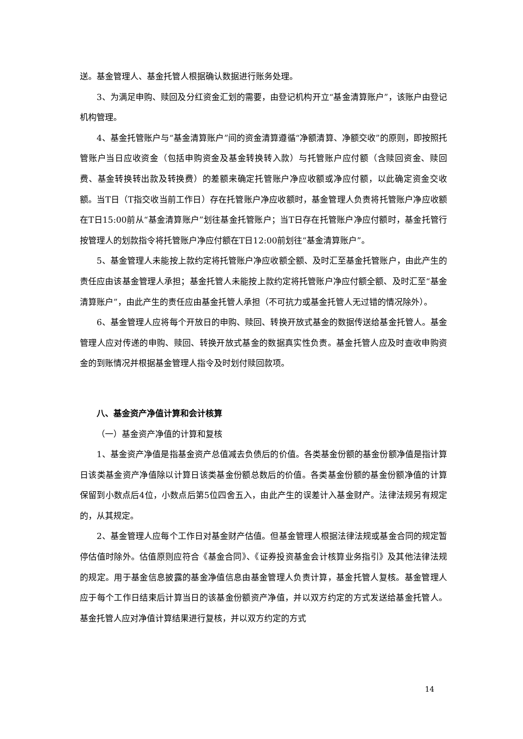送。基金管理人、基金托管人根据确认数据进行账务处理。
3、为满足申购、赎回及分红资金汇划的需要，由登记机构开立“基金清算账户”，该账户由登记机构管理。
4、基金托管账户与“基金清算账户”间的资金清算遵循“净额清算、净额交收”的原则，即按照托管账户当日应收资金（包括申购资金及基金转换转入款）与托管账户应付额（含赎回资金、赎回费、基金转换转出款及转换费）的差额来确定托管账户净应收额或净应付额，以此确定资金交收额。当T日（T指交收当前工作日）存在托管账户净应收额时，基金管理人负责将托管账户净应收额在T日15:00前从“基金清算账户”划往基金托管账户；当T日存在托管账户净应付额时，基金托管行按管理人的划款指令将托管账户净应付额在T日12:00前划往“基金清算账户”。
5、基金管理人未能按上款约定将托管账户净应收额全额、及时汇至基金托管账户，由此产生的责任应由该基金管理人承担；基金托管人未能按上款约定将托管账户净应付额全额、及时汇至“基金清算账户”，由此产生的责任应由基金托管人承担（不可抗力或基金托管人无过错的情况除外）。
6、基金管理人应将每个开放日的申购、赎回、转换开放式基金的数据传送给基金托管人。基金管理人应对传递的申购、赎回、转换开放式基金的数据真实性负责。基金托管人应及时查收申购资金的到账情况并根据基金管理人指令及时划付赎回款项。
八、基金资产净值计算和会计核算
（一）基金资产净值的计算和复核
1、基金资产净值是指基金资产总值减去负债后的价值。各类基金份额的基金份额净值是指计算日该类基金资产净值除以计算日该类基金份额总数后的价值。各类基金份额的基金份额净值的计算保留到小数点后4位，小数点后第5位四舍五入，由此产生的误差计入基金财产。法律法规另有规定的，从其规定。
2、基金管理人应每个工作日对基金财产估值。但基金管理人根据法律法规或基金合同的规定暂停估值时除外。估值原则应符合《基金合同》、《证券投资基金会计核算业务指引》及其他法律法规的规定。用于基金信息披露的基金净值信息由基金管理人负责计算，基金托管人复核。基金管理人应于每个工作日结束后计算当日的该基金份额资产净值，并以双方约定的方式发送给基金托管人。基金托管人应对净值计算结果进行复核，并以双方约定的方式
14